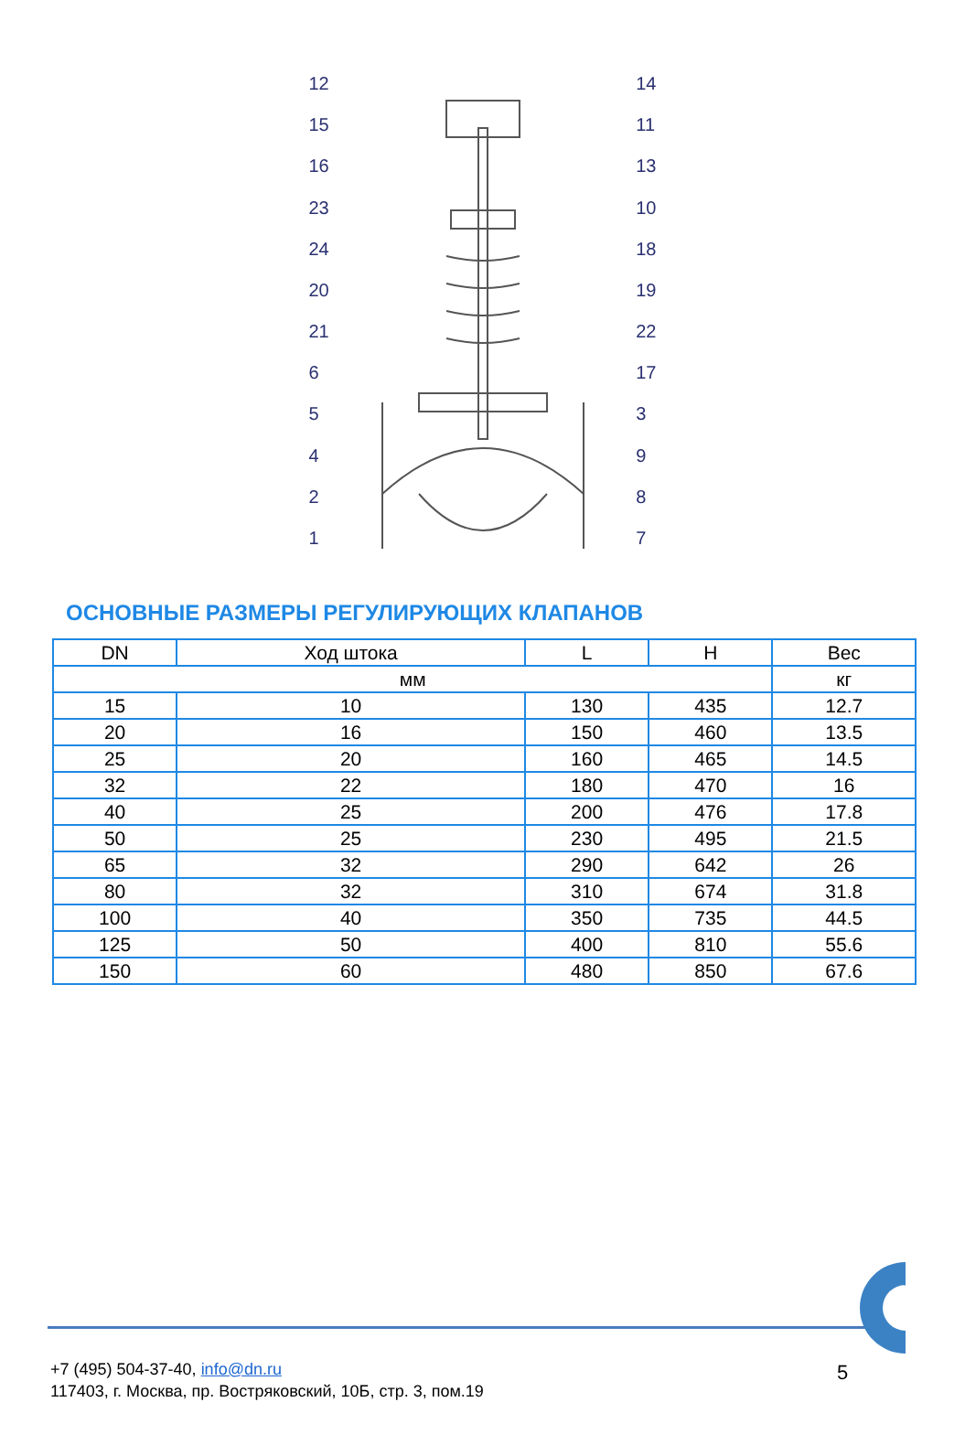12
15
16
23
24
20
21
65421
14
11
13
10
18
19
22
17
3987
ОСНОВНЫЕ РАЗМЕРЫ РЕГУЛИРУЮЩИХ КЛАПАНОВ
| DN | Ход штока | L | H | Вес |
| --- | --- | --- | --- | --- |
| мм | | | | кг |
| 15 | 10 | 130 | 435 | 12.7 |
| 20 | 16 | 150 | 460 | 13.5 |
| 25 | 20 | 160 | 465 | 14.5 |
| 32 | 22 | 180 | 470 | 16 |
| 40 | 25 | 200 | 476 | 17.8 |
| 50 | 25 | 230 | 495 | 21.5 |
| 65 | 32 | 290 | 642 | 26 |
| 80 | 32 | 310 | 674 | 31.8 |
| 100 | 40 | 350 | 735 | 44.5 |
| 125 | 50 | 400 | 810 | 55.6 |
| 150 | 60 | 480 | 850 | 67.6 |
+7 (495) 504-37-40, info@dn.ru
117403, г. Москва, пр. Востряковский, 10Б, стр. 3, пом.19
5